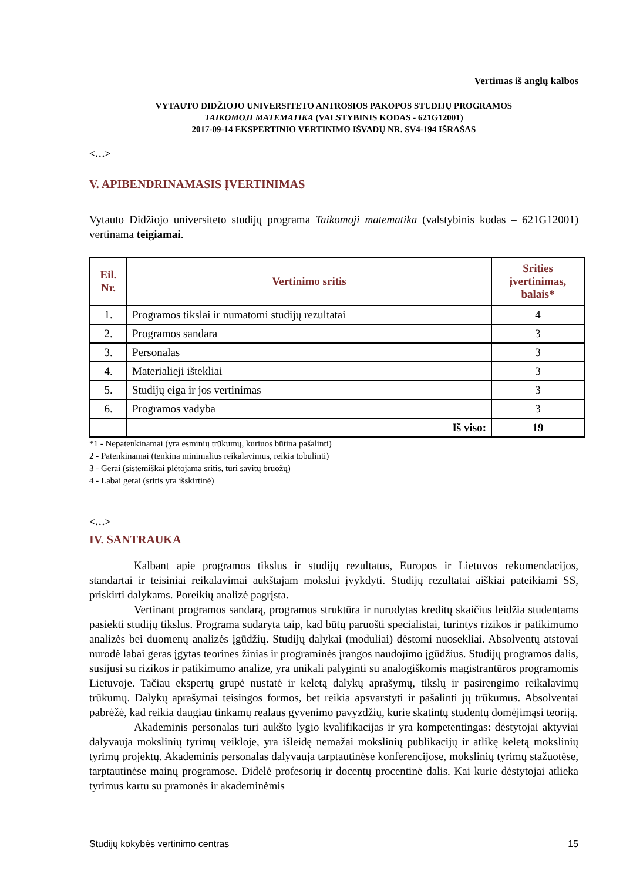Vertimas iš anglų kalbos
VYTAUTO DIDŽIOJO UNIVERSITETO ANTROSIOS PAKOPOS STUDIJŲ PROGRAMOS
TAIKOMOJI MATEMATIKA (VALSTYBINIS KODAS - 621G12001)
2017-09-14 EKSPERTINIO VERTINIMO IŠVADŲ NR. SV4-194 IŠRAŠAS
<…>
V. APIBENDRINAMASIS ĮVERTINIMAS
Vytauto Didžiojo universiteto studijų programa Taikomoji matematika (valstybinis kodas – 621G12001) vertinama teigiamai.
| Eil. Nr. | Vertinimo sritis | Srities įvertinimas, balais* |
| --- | --- | --- |
| 1. | Programos tikslai ir numatomi studijų rezultatai | 4 |
| 2. | Programos sandara | 3 |
| 3. | Personalas | 3 |
| 4. | Materialieji ištekliai | 3 |
| 5. | Studijų eiga ir jos vertinimas | 3 |
| 6. | Programos vadyba | 3 |
| | Iš viso: | 19 |
*1 - Nepatenkinamai (yra esminių trūkumų, kuriuos būtina pašalinti)
2 - Patenkinamai (tenkina minimalius reikalavimus, reikia tobulinti)
3 - Gerai (sistemiškai plėtojama sritis, turi savitų bruožų)
4 - Labai gerai (sritis yra išskirtinė)
<…>
IV. SANTRAUKA
Kalbant apie programos tikslus ir studijų rezultatus, Europos ir Lietuvos rekomendacijos, standartai ir teisiniai reikalavimai aukštajam mokslui įvykdyti. Studijų rezultatai aiškiai pateikiami SS, priskirti dalykams. Poreikių analizė pagrįsta.
Vertinant programos sandarą, programos struktūra ir nurodytas kreditų skaičius leidžia studentams pasiekti studijų tikslus. Programa sudaryta taip, kad būtų paruošti specialistai, turintys rizikos ir patikimumo analizės bei duomenų analizės įgūdžių. Studijų dalykai (moduliai) dėstomi nuosekliai. Absolventų atstovai nurodė labai geras įgytas teorines žinias ir programinės įrangos naudojimo įgūdžius. Studijų programos dalis, susijusi su rizikos ir patikimumo analize, yra unikali palyginti su analogiškomis magistrantūros programomis Lietuvoje. Tačiau ekspertų grupė nustatė ir keletą dalykų aprašymų, tikslų ir pasirengimo reikalavimų trūkumų. Dalykų aprašymai teisingos formos, bet reikia apsvarstyti ir pašalinti jų trūkumus. Absolventai pabrėžė, kad reikia daugiau tinkamų realaus gyvenimo pavyzdžių, kurie skatintų studentų domėjimąsi teoriją.
Akademinis personalas turi aukšto lygio kvalifikacijas ir yra kompetentingas: dėstytojai aktyviai dalyvauja mokslinių tyrimų veikloje, yra išleidę nemažai mokslinių publikacijų ir atlikę keletą mokslinių tyrimų projektų. Akademinis personalas dalyvauja tarptautinėse konferencijose, mokslinių tyrimų stažuotėse, tarptautinėse mainų programose. Didelė profesorių ir docentų procentinė dalis. Kai kurie dėstytojai atlieka tyrimus kartu su pramonės ir akademinėmis
Studijų kokybės vertinimo centras 15